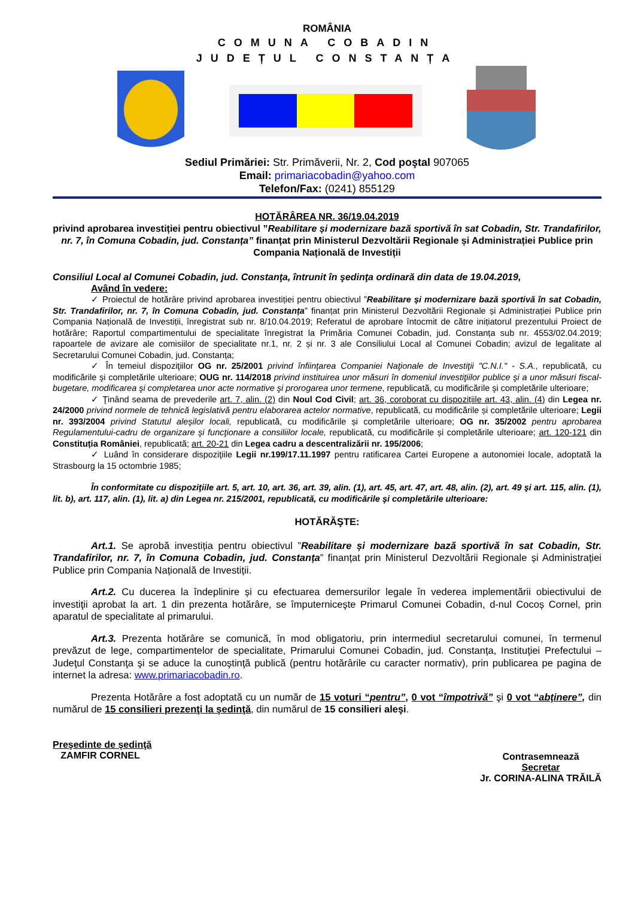ROMÂNIA
COMUNA COBADIN
JUDEȚUL CONSTANȚA
Sediul Primăriei: Str. Primăverii, Nr. 2, Cod poştal 907065
Email: primariacobadin@yahoo.com
Telefon/Fax: (0241) 855129
HOTĂRÂREA NR. 36/19.04.2019
privind aprobarea investiției pentru obiectivul ”Reabilitare și modernizare bază sportivă în sat Cobadin, Str. Trandafirilor, nr. 7, în Comuna Cobadin, jud. Constanța” finanțat prin Ministerul Dezvoltării Regionale și Administrației Publice prin Compania Națională de Investiții
Consiliul Local al Comunei Cobadin, jud. Constanţa, întrunit în şedinţa ordinară din data de 19.04.2019,
Având în vedere:
✓ Proiectul de hotărâre privind aprobarea investiției pentru obiectivul ”Reabilitare și modernizare bază sportivă în sat Cobadin, Str. Trandafirilor, nr. 7, în Comuna Cobadin, jud. Constanța” finanțat prin Ministerul Dezvoltării Regionale și Administrației Publice prin Compania Națională de Investiții, înregistrat sub nr. 8/10.04.2019; Referatul de aprobare întocmit de către inițiatorul prezentului Proiect de hotărâre; Raportul compartimentului de specialitate înregistrat la Primăria Comunei Cobadin, jud. Constanța sub nr. 4553/02.04.2019; rapoartele de avizare ale comisiilor de specialitate nr.1, nr. 2 și nr. 3 ale Consiliului Local al Comunei Cobadin; avizul de legalitate al Secretarului Comunei Cobadin, jud. Constanța;
✓ În temeiul dispoziţiilor OG nr. 25/2001 privind înfiinţarea Companiei Naţionale de Investiţii "C.N.I." - S.A., republicată, cu modificările şi completările ulterioare; OUG nr. 114/2018 privind instituirea unor măsuri în domeniul investiţiilor publice şi a unor măsuri fiscal-bugetare, modificarea şi completarea unor acte normative şi prorogarea unor termene, republicată, cu modificările şi completările ulterioare;
✓ Ţinând seama de prevederile art. 7, alin. (2) din Noul Cod Civil; art. 36, coroborat cu dispozițiile art. 43, alin. (4) din Legea nr. 24/2000 privind normele de tehnică legislativă pentru elaborarea actelor normative, republicată, cu modificările și completările ulterioare; Legii nr. 393/2004 privind Statutul aleşilor locali, republicată, cu modificările și completările ulterioare; OG nr. 35/2002 pentru aprobarea Regulamentului-cadru de organizare şi funcţionare a consiliilor locale, republicată, cu modificările și completările ulterioare; art. 120-121 din Constituția României, republicată; art. 20-21 din Legea cadru a descentralizării nr. 195/2006;
✓ Luând în considerare dispoziţiile Legii nr.199/17.11.1997 pentru ratificarea Cartei Europene a autonomiei locale, adoptată la Strasbourg la 15 octombrie 1985;
În conformitate cu dispoziţiile art. 5, art. 10, art. 36, art. 39, alin. (1), art. 45, art. 47, art. 48, alin. (2), art. 49 şi art. 115, alin. (1), lit. b), art. 117, alin. (1), lit. a) din Legea nr. 215/2001, republicată, cu modificările şi completările ulterioare:
HOTĂRĂŞTE:
Art.1. Se aprobă investiția pentru obiectivul ”Reabilitare și modernizare bază sportivă în sat Cobadin, Str. Trandafirilor, nr. 7, în Comuna Cobadin, jud. Constanța” finanțat prin Ministerul Dezvoltării Regionale și Administrației Publice prin Compania Națională de Investiții.
Art.2. Cu ducerea la îndeplinire și cu efectuarea demersurilor legale în vederea implementării obiectivului de investiţii aprobat la art. 1 din prezenta hotărâre, se împuterniceşte Primarul Comunei Cobadin, d-nul Cocoș Cornel, prin aparatul de specialitate al primarului.
Art.3. Prezenta hotărâre se comunică, în mod obligatoriu, prin intermediul secretarului comunei, în termenul prevăzut de lege, compartimentelor de specialitate, Primarului Comunei Cobadin, jud. Constanța, Instituţiei Prefectului – Judeţul Constanţa şi se aduce la cunoştinţă publică (pentru hotărârile cu caracter normativ), prin publicarea pe pagina de internet la adresa: www.primariacobadin.ro.
Prezenta Hotărâre a fost adoptată cu un număr de 15 voturi “pentru”, 0 vot “împotrivă” şi 0 vot “abţinere”, din numărul de 15 consilieri prezenţi la şedinţă, din numărul de 15 consilieri aleşi.
Preşedinte de şedinţă
ZAMFIR CORNEL
Contrasemnează
Secretar
Jr. CORINA-ALINA TRĂILĂ